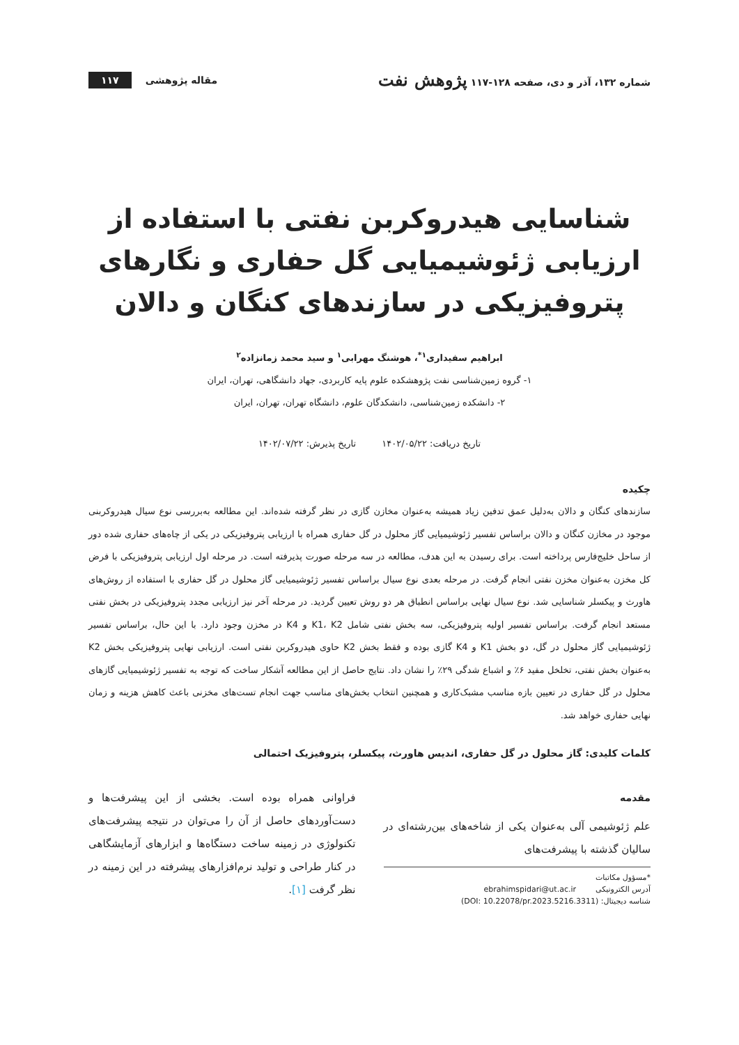شماره ۱۳۲، آذر و دی، صفحه ۱۲۸-۱۱۷ پژوهش نفت
مقاله پژوهشی ۱۱۷
شناسایی هیدروکربن نفتی با استفاده از ارزیابی ژئوشیمیایی گل حفاری و نگارهای پتروفیزیکی در سازندهای کنگان و دالان
ابراهیم سفیداری<sup>۱*</sup>، هوشنگ مهرابی<sup>۱</sup> و سید محمد زمانزاده<sup>۲</sup>
۱- گروه زمین‌شناسی نفت پژوهشکده علوم پایه کاربردی، جهاد دانشگاهی، تهران، ایران
۲- دانشکده زمین‌شناسی، دانشکدگان علوم، دانشگاه تهران، تهران، ایران
تاریخ دریافت: ۱۴۰۲/۰۵/۲۲ تاریخ پذیرش: ۱۴۰۲/۰۷/۲۲
چکیده
سازندهای کنگان و دالان به‌دلیل عمق تدفین زیاد همیشه به‌عنوان مخازن گازی در نظر گرفته شده‌اند. این مطالعه به‌بررسی نوع سیال هیدروکربنی موجود در مخازن کنگان و دالان براساس تفسیر ژئوشیمیایی گاز محلول در گل حفاری همراه با ارزیابی پتروفیزیکی در یکی از چاه‌های حفاری شده دور از ساحل خلیج‌فارس پرداخته است. برای رسیدن به این هدف، مطالعه در سه مرحله صورت پذیرفته است. در مرحله اول ارزیابی پتروفیزیکی با فرض کل مخزن به‌عنوان مخزن نفتی انجام گرفت. در مرحله بعدی نوع سیال براساس تفسیر ژئوشیمیایی گاز محلول در گل حفاری با استفاده از روش‌های هاورث و پیکسلر شناسایی شد. نوع سیال نهایی براساس انطباق هر دو روش تعیین گردید. در مرحله آخر نیز ارزیابی مجدد پتروفیزیکی در بخش نفتی مستعد انجام گرفت. براساس تفسیر اولیه پتروفیزیکی، سه بخش نفتی شامل K1، K2 و K4 در مخزن وجود دارد. با این حال، براساس تفسیر ژئوشیمیایی گاز محلول در گل، دو بخش K1 و K4 گازی بوده و فقط بخش K2 حاوی هیدروکربن نفتی است. ارزیابی نهایی پتروفیزیکی بخش K2 به‌عنوان بخش نفتی، تخلخل مفید ۶٪ و اشباع شدگی ۲۹٪ را نشان داد. نتایج حاصل از این مطالعه آشکار ساخت که توجه به تفسیر ژئوشیمیایی گازهای محلول در گل حفاری در تعیین بازه مناسب مشبک‌کاری و همچنین انتخاب بخش‌های مناسب جهت انجام تست‌های مخزنی باعث کاهش هزینه و زمان نهایی حفاری خواهد شد.
کلمات کلیدی: گاز محلول در گل حفاری، اندیس هاورث، پیکسلر، پتروفیزیک احتمالی
مقدمه
علم ژئوشیمی آلی به‌عنوان یکی از شاخه‌های بین‌رشته‌ای در سالیان گذشته با پیشرفت‌های
*مسؤول مکاتبات
آدرس الکترونیکی ebrahimspidari@ut.ac.ir
شناسه دیجیتال: (DOI: 10.22078/pr.2023.5216.3311)
فراوانی همراه بوده است. بخشی از این پیشرفت‌ها و دست‌آوردهای حاصل از آن را می‌توان در نتیجه پیشرفت‌های تکنولوژی در زمینه ساخت دستگاه‌ها و ابزارهای آزمایشگاهی در کنار طراحی و تولید نرم‌افزارهای پیشرفته در این زمینه در نظر گرفت [۱].